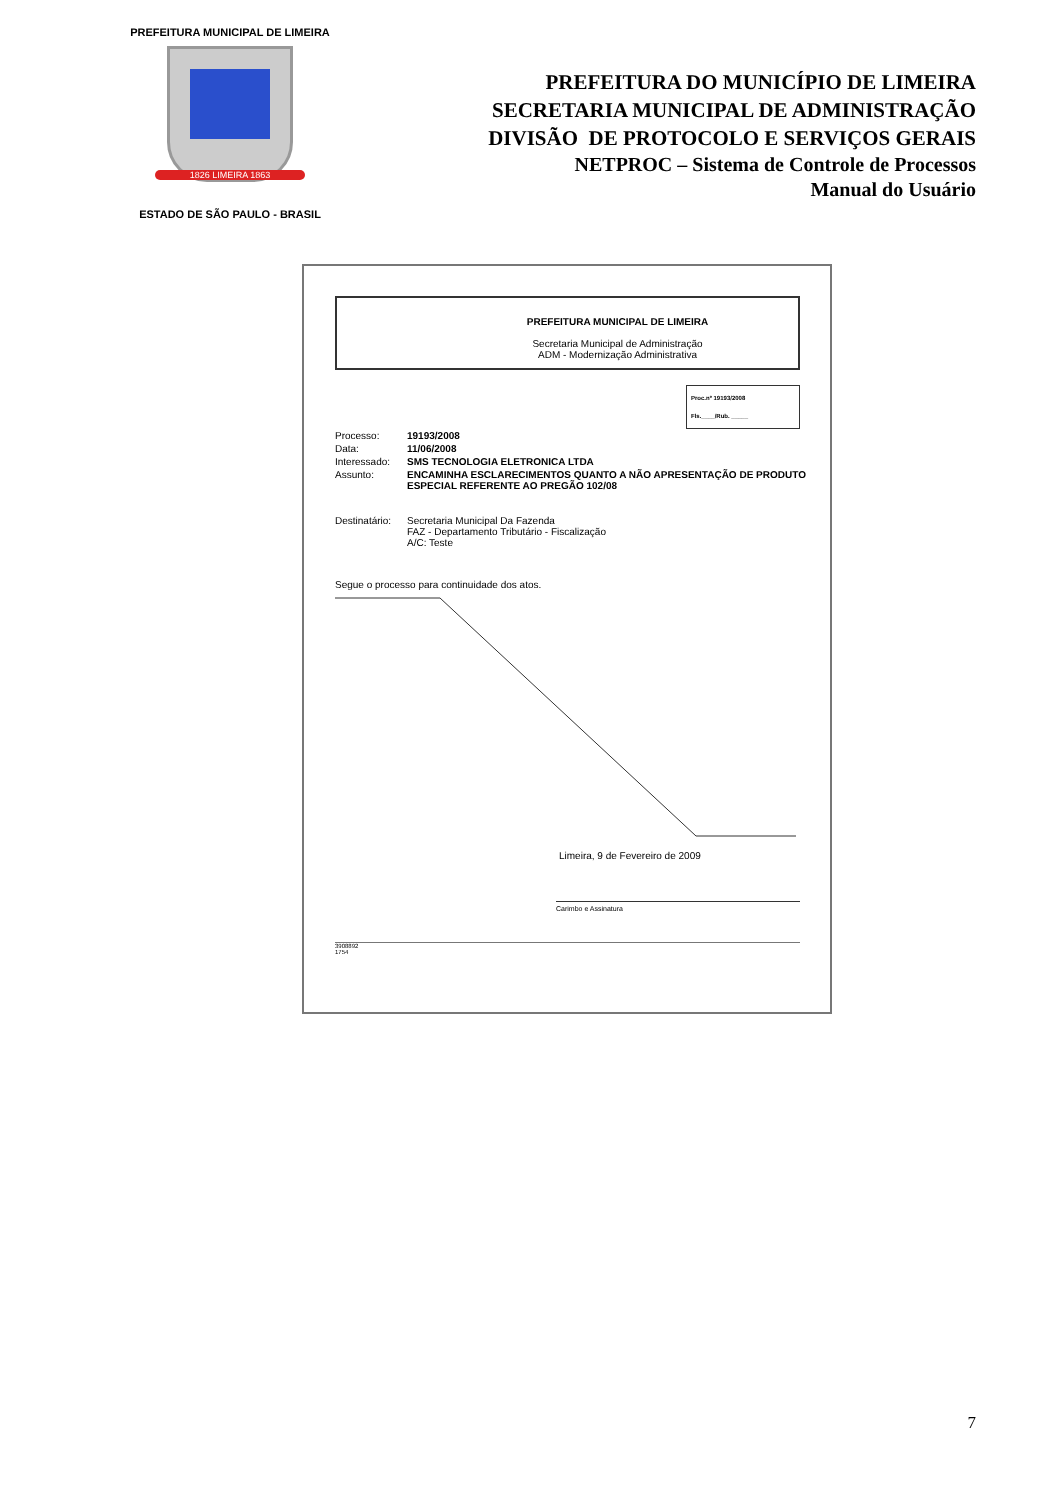PREFEITURA MUNICIPAL DE LIMEIRA
1826 LIMEIRA 1863
ESTADO DE SÃO PAULO - BRASIL
PREFEITURA DO MUNICÍPIO DE LIMEIRA
SECRETARIA MUNICIPAL DE ADMINISTRAÇÃO
DIVISÃO DE PROTOCOLO E SERVIÇOS GERAIS
NETPROC – Sistema de Controle de Processos
Manual do Usuário
PREFEITURA MUNICIPAL DE LIMEIRA
Secretaria Municipal de Administração
ADM - Modernização Administrativa
Proc.nº 19193/2008
Fls.____/Rub. _____
| Processo: | 19193/2008 |
| Data: | 11/06/2008 |
| Interessado: | SMS TECNOLOGIA ELETRONICA LTDA |
| Assunto: | ENCAMINHA ESCLARECIMENTOS QUANTO A NÃO APRESENTAÇÃO DE PRODUTO ESPECIAL REFERENTE AO PREGÃO 102/08 |
| Destinatário: | Secretaria Municipal Da Fazenda FAZ - Departamento Tributário - Fiscalização A/C: Teste |
Segue o processo para continuidade dos atos.
Limeira, 9 de Fevereiro de 2009
Carimbo e Assinatura
3908892
1754
7